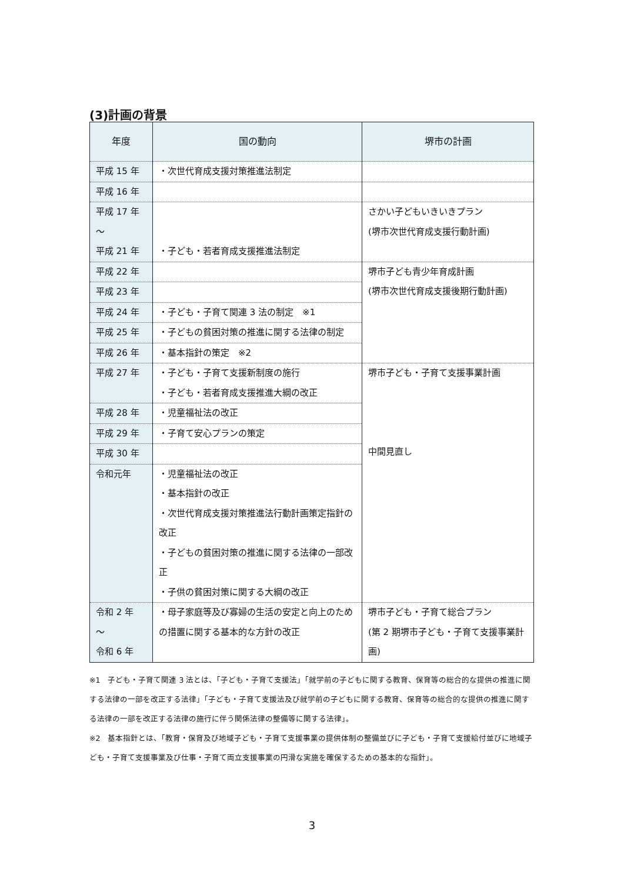(3)計画の背景
| 年度 | 国の動向 | 堺市の計画 |
| --- | --- | --- |
| 平成 15 年 | ・次世代育成支援対策推進法制定 | |
| 平成 16 年 | | |
| 平成 17 年 ～ 平成 21 年 | ・子ども・若者育成支援推進法制定 | さかい子どもいきいきプラン (堺市次世代育成支援行動計画) |
| 平成 22 年 | | 堺市子ども青少年育成計画 (堺市次世代育成支援後期行動計画) |
| 平成 23 年 | | |
| 平成 24 年 | ・子ども・子育て関連 3 法の制定 ※1 | |
| 平成 25 年 | ・子どもの貧困対策の推進に関する法律の制定 | |
| 平成 26 年 | ・基本指針の策定 ※2 | |
| 平成 27 年 | ・子ども・子育て支援新制度の施行 ・子ども・若者育成支援推進大綱の改正 | 堺市子ども・子育て支援事業計画 中間見直し |
| 平成 28 年 | ・児童福祉法の改正 | |
| 平成 29 年 | ・子育て安心プランの策定 | |
| 平成 30 年 | | |
| 令和元年 | ・児童福祉法の改正 ・基本指針の改正 ・次世代育成支援対策推進法行動計画策定指針の改正 ・子どもの貧困対策の推進に関する法律の一部改正 ・子供の貧困対策に関する大綱の改正 | |
| 令和 2 年 ～ 令和 6 年 | ・母子家庭等及び寡婦の生活の安定と向上のための措置に関する基本的な方針の改正 | 堺市子ども・子育て総合プラン (第 2 期堺市子ども・子育て支援事業計画) |
※1　子ども・子育て関連 3 法とは、「子ども・子育て支援法」「就学前の子どもに関する教育、保育等の総合的な提供の推進に関する法律の一部を改正する法律」「子ども・子育て支援法及び就学前の子どもに関する教育、保育等の総合的な提供の推進に関する法律の一部を改正する法律の施行に伴う関係法律の整備等に関する法律」。
※2　基本指針とは、「教育・保育及び地域子ども・子育て支援事業の提供体制の整備並びに子ども・子育て支援給付並びに地域子ども・子育て支援事業及び仕事・子育て両立支援事業の円滑な実施を確保するための基本的な指針」。
3